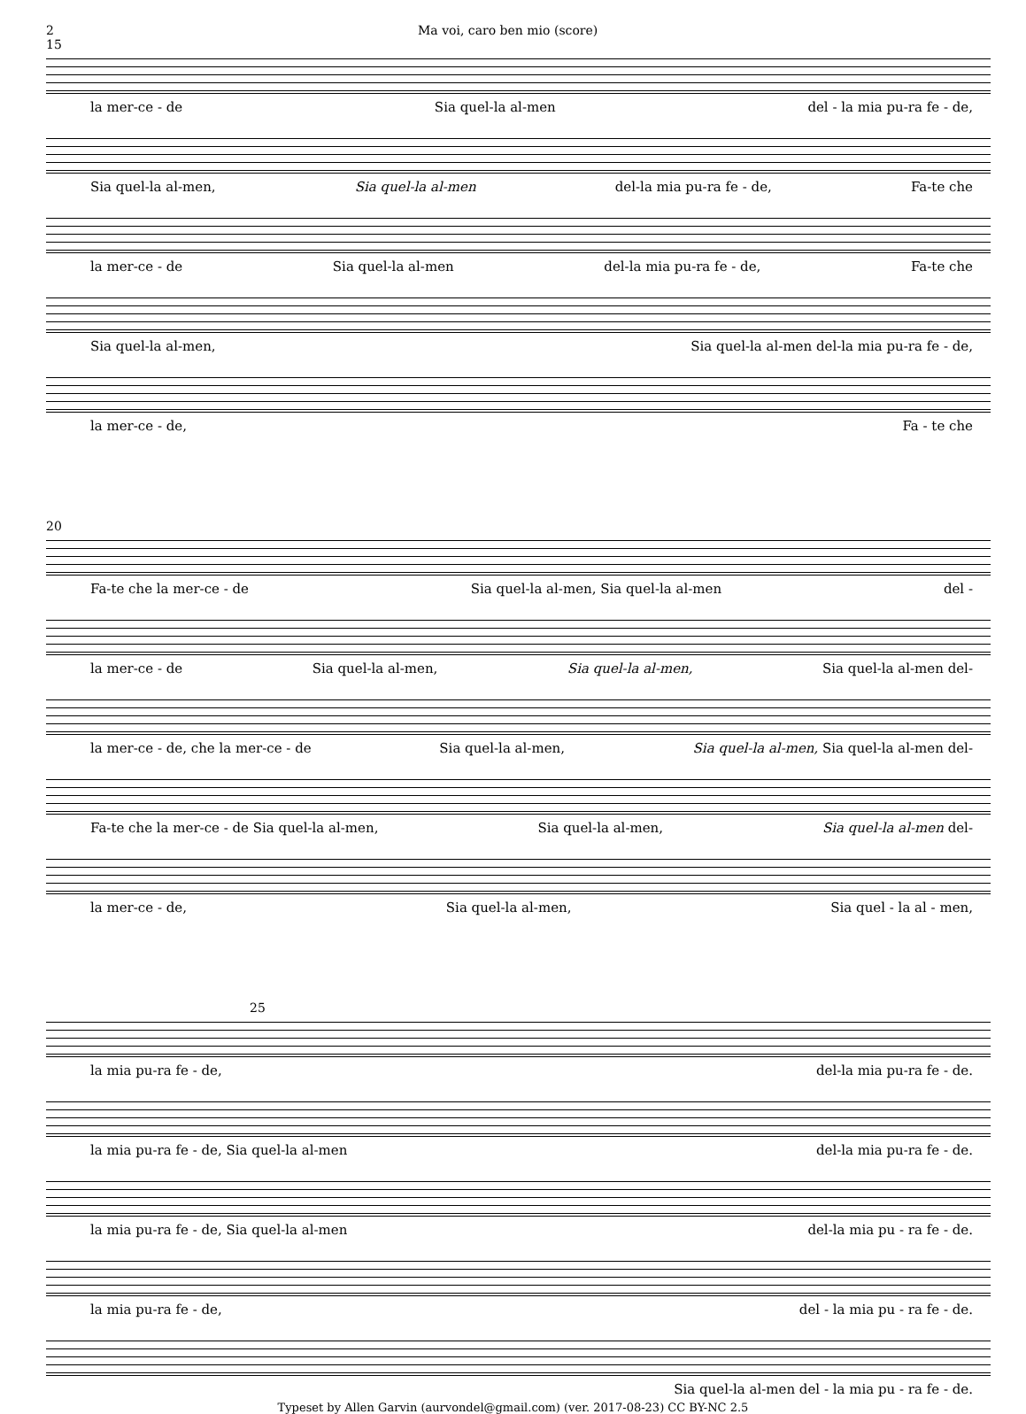2 Ma voi, caro ben mio (score)
15
la mer-ce - de Sia quel-la al-men del - la mia pu-ra fe - de,
Sia quel-la al-men, Sia quel-la al-men del-la mia pu-ra fe - de, Fa-te che
la mer-ce - de Sia quel-la al-men del-la mia pu-ra fe - de, Fa-te che
Sia quel-la al-men, Sia quel-la al-men del-la mia pu-ra fe - de,
la mer-ce - de, Fa - te che
20
Fa-te che la mer-ce - de Sia quel-la al-men, Sia quel-la al-men del -
la mer-ce - de Sia quel-la al-men, Sia quel-la al-men, Sia quel-la al-men del-
la mer-ce - de, che la mer-ce - de Sia quel-la al-men, Sia quel-la al-men, Sia quel-la al-men del-
Fa-te che la mer-ce - de Sia quel-la al-men, Sia quel-la al-men, Sia quel-la al-men del-
la mer-ce - de, Sia quel-la al-men, Sia quel - la al - men,
25
la mia pu-ra fe - de, del-la mia pu-ra fe - de.
la mia pu-ra fe - de, Sia quel-la al-men del-la mia pu-ra fe - de.
la mia pu-ra fe - de, Sia quel-la al-men del-la mia pu - ra fe - de.
la mia pu-ra fe - de, del - la mia pu - ra fe - de.
Sia quel-la al-men del - la mia pu - ra fe - de.
Typeset by Allen Garvin (aurvondel@gmail.com) (ver. 2017-08-23) CC BY-NC 2.5